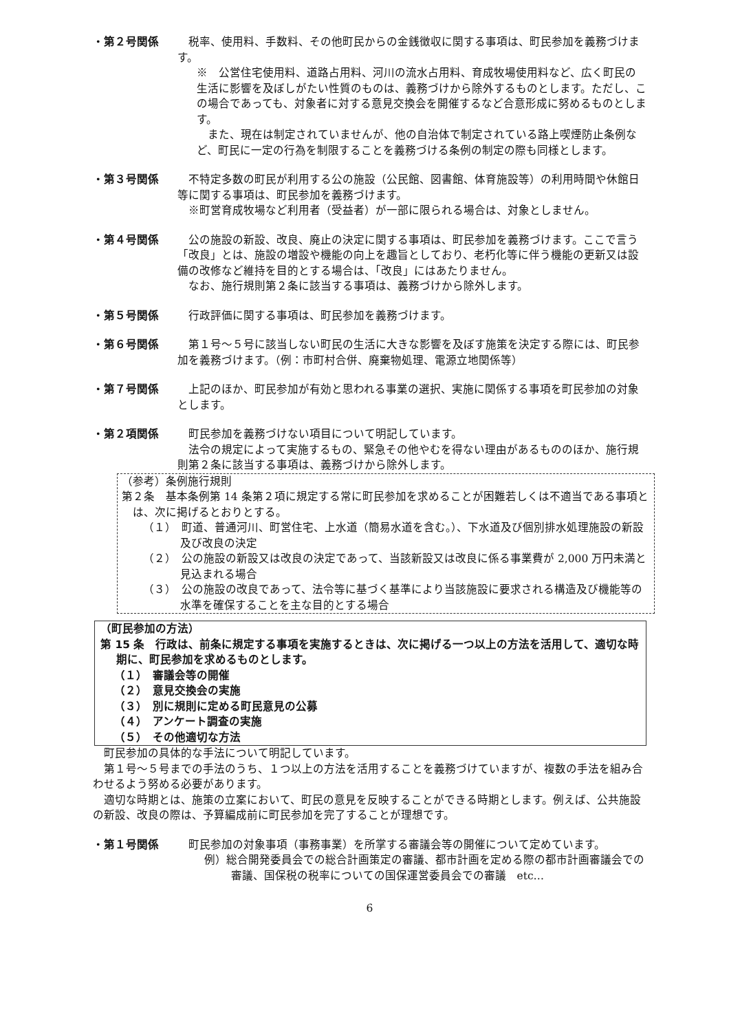・第２号関係 税率、使用料、手数料、その他町民からの金銭徴収に関する事項は、町民参加を義務づけます。
※　公営住宅使用料、道路占用料、河川の流水占用料、育成牧場使用料など、広く町民の生活に影響を及ぼしがたい性質のものは、義務づけから除外するものとします。ただし、この場合であっても、対象者に対する意見交換会を開催するなど合意形成に努めるものとします。
また、現在は制定されていませんが、他の自治体で制定されている路上喫煙防止条例など、町民に一定の行為を制限することを義務づける条例の制定の際も同様とします。
・第３号関係 不特定多数の町民が利用する公の施設（公民館、図書館、体育施設等）の利用時間や休館日等に関する事項は、町民参加を義務づけます。
※町営育成牧場など利用者（受益者）が一部に限られる場合は、対象としません。
・第４号関係 公の施設の新設、改良、廃止の決定に関する事項は、町民参加を義務づけます。ここで言う「改良」とは、施設の増設や機能の向上を趣旨としており、老朽化等に伴う機能の更新又は設備の改修など維持を目的とする場合は、「改良」にはあたりません。
なお、施行規則第２条に該当する事項は、義務づけから除外します。
・第５号関係 行政評価に関する事項は、町民参加を義務づけます。
・第６号関係 第１号～５号に該当しない町民の生活に大きな影響を及ぼす施策を決定する際には、町民参加を義務づけます。（例：市町村合併、廃棄物処理、電源立地関係等）
・第７号関係 上記のほか、町民参加が有効と思われる事業の選択、実施に関係する事項を町民参加の対象とします。
・第２項関係 町民参加を義務づけない項目について明記しています。
法令の規定によって実施するもの、緊急その他やむを得ない理由があるもののほか、施行規則第２条に該当する事項は、義務づけから除外します。
（参考）条例施行規則
第２条　基本条例第 14 条第２項に規定する常に町民参加を求めることが困難若しくは不適当である事項とは、次に掲げるとおりとする。
（１）　町道、普通河川、町営住宅、上水道（簡易水道を含む。）、下水道及び個別排水処理施設の新設及び改良の決定
（２）　公の施設の新設又は改良の決定であって、当該新設又は改良に係る事業費が 2,000 万円未満と見込まれる場合
（３）　公の施設の改良であって、法令等に基づく基準により当該施設に要求される構造及び機能等の水準を確保することを主な目的とする場合
（町民参加の方法）
第 15 条　行政は、前条に規定する事項を実施するときは、次に掲げる一つ以上の方法を活用して、適切な時期に、町民参加を求めるものとします。
（１）　審議会等の開催
（２）　意見交換会の実施
（３）　別に規則に定める町民意見の公募
（４）　アンケート調査の実施
（５）　その他適切な方法
町民参加の具体的な手法について明記しています。
第１号～５号までの手法のうち、１つ以上の方法を活用することを義務づけていますが、複数の手法を組み合わせるよう努める必要があります。
適切な時期とは、施策の立案において、町民の意見を反映することができる時期とします。例えば、公共施設の新設、改良の際は、予算編成前に町民参加を完了することが理想です。
・第１号関係 町民参加の対象事項（事務事業）を所掌する審議会等の開催について定めています。
例）総合開発委員会での総合計画策定の審議、都市計画を定める際の都市計画審議会での審議、国保税の税率についての国保運営委員会での審議　etc…
6